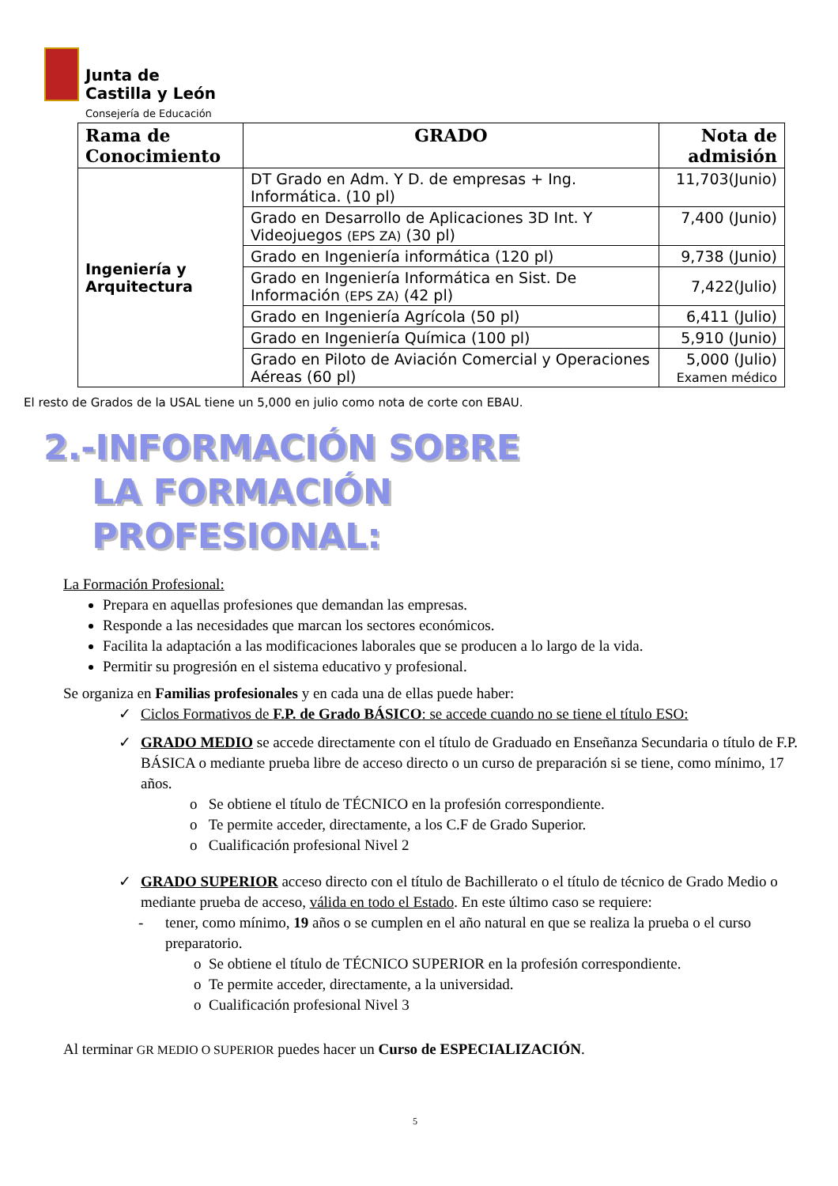Junta de
Castilla y León
Consejería de Educación
| Rama de Conocimiento | GRADO | Nota de admisión |
| --- | --- | --- |
| Ingeniería y Arquitectura | DT Grado en Adm. Y D. de empresas + Ing. Informática. (10 pl) | 11,703(Junio) |
| | Grado en Desarrollo de Aplicaciones 3D Int. Y Videojuegos (EPS ZA) (30 pl) | 7,400 (Junio) |
| | Grado en Ingeniería informática (120 pl) | 9,738 (Junio) |
| | Grado en Ingeniería Informática en Sist. De Información (EPS ZA) (42 pl) | 7,422(Julio) |
| | Grado en Ingeniería Agrícola (50 pl) | 6,411 (Julio) |
| | Grado en Ingeniería Química (100 pl) | 5,910 (Junio) |
| | Grado en Piloto de Aviación Comercial y Operaciones Aéreas (60 pl) | 5,000 (Julio) Examen médico |
El resto de Grados de la USAL tiene un 5,000 en julio como nota de corte con EBAU.
2.-INFORMACIÓN SOBRE
LA FORMACIÓN
PROFESIONAL:
La Formación Profesional:
Prepara en aquellas profesiones que demandan las empresas.
Responde a las necesidades que marcan los sectores económicos.
Facilita la adaptación a las modificaciones laborales que se producen a lo largo de la vida.
Permitir su progresión en el sistema educativo y profesional.
Se organiza en Familias profesionales y en cada una de ellas puede haber:
✓ Ciclos Formativos de F.P. de Grado BÁSICO: se accede cuando no se tiene el título ESO:
✓ GRADO MEDIO se accede directamente con el título de Graduado en Enseñanza Secundaria o título de F.P. BÁSICA o mediante prueba libre de acceso directo o un curso de preparación si se tiene, como mínimo, 17 años.
o Se obtiene el título de TÉCNICO en la profesión correspondiente.
o Te permite acceder, directamente, a los C.F de Grado Superior.
o Cualificación profesional Nivel 2
✓ GRADO SUPERIOR acceso directo con el título de Bachillerato o el título de técnico de Grado Medio o mediante prueba de acceso, válida en todo el Estado. En este último caso se requiere:
- tener, como mínimo, 19 años o se cumplen en el año natural en que se realiza la prueba o el curso preparatorio.
o Se obtiene el título de TÉCNICO SUPERIOR en la profesión correspondiente.
o Te permite acceder, directamente, a la universidad.
o Cualificación profesional Nivel 3
Al terminar GR MEDIO O SUPERIOR puedes hacer un Curso de ESPECIALIZACIÓN.
5